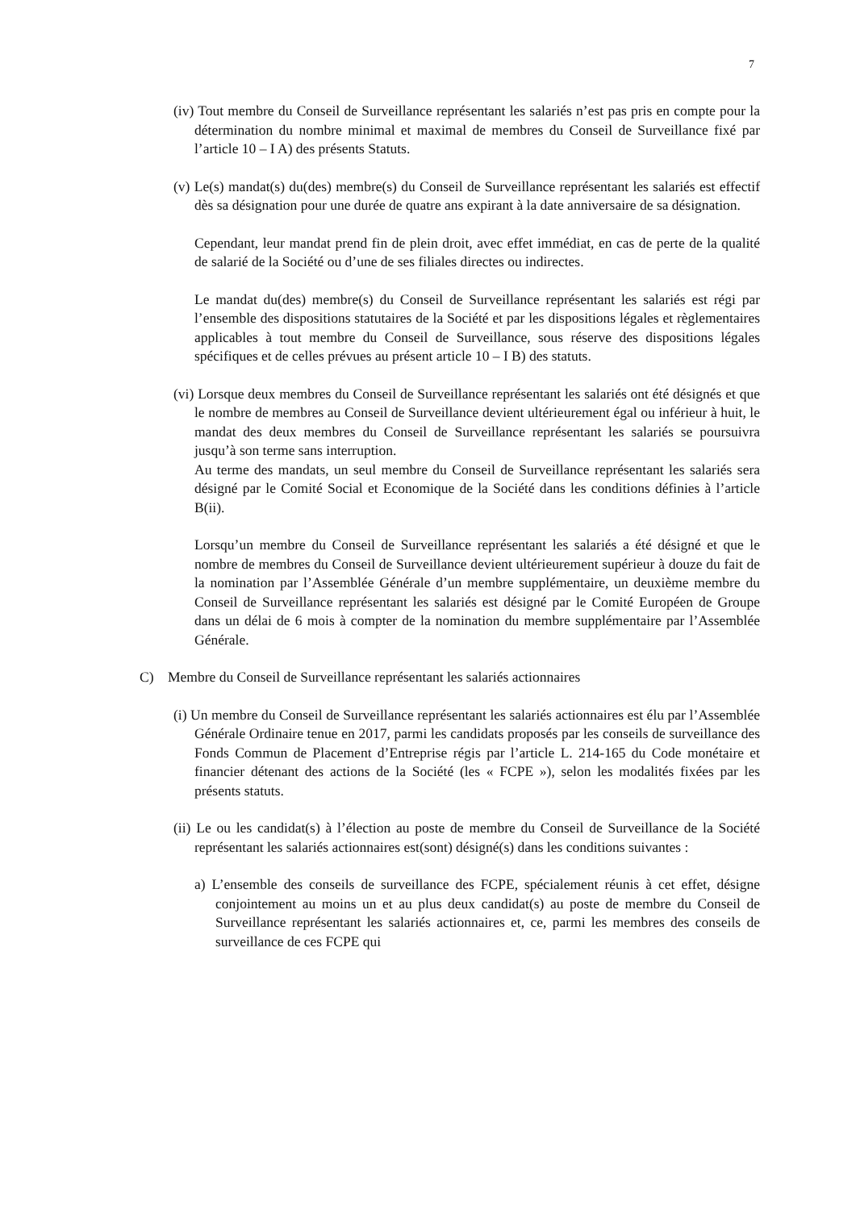7
(iv) Tout membre du Conseil de Surveillance représentant les salariés n’est pas pris en compte pour la détermination du nombre minimal et maximal de membres du Conseil de Surveillance fixé par l’article 10 – I A) des présents Statuts.
(v) Le(s) mandat(s) du(des) membre(s) du Conseil de Surveillance représentant les salariés est effectif dès sa désignation pour une durée de quatre ans expirant à la date anniversaire de sa désignation.
Cependant, leur mandat prend fin de plein droit, avec effet immédiat, en cas de perte de la qualité de salarié de la Société ou d’une de ses filiales directes ou indirectes.
Le mandat du(des) membre(s) du Conseil de Surveillance représentant les salariés est régi par l’ensemble des dispositions statutaires de la Société et par les dispositions légales et règlementaires applicables à tout membre du Conseil de Surveillance, sous réserve des dispositions légales spécifiques et de celles prévues au présent article 10 – I B) des statuts.
(vi) Lorsque deux membres du Conseil de Surveillance représentant les salariés ont été désignés et que le nombre de membres au Conseil de Surveillance devient ultérieurement égal ou inférieur à huit, le mandat des deux membres du Conseil de Surveillance représentant les salariés se poursuivra jusqu’à son terme sans interruption.
Au terme des mandats, un seul membre du Conseil de Surveillance représentant les salariés sera désigné par le Comité Social et Economique de la Société dans les conditions définies à l’article B(ii).
Lorsqu’un membre du Conseil de Surveillance représentant les salariés a été désigné et que le nombre de membres du Conseil de Surveillance devient ultérieurement supérieur à douze du fait de la nomination par l’Assemblée Générale d’un membre supplémentaire, un deuxième membre du Conseil de Surveillance représentant les salariés est désigné par le Comité Européen de Groupe dans un délai de 6 mois à compter de la nomination du membre supplémentaire par l’Assemblée Générale.
C) Membre du Conseil de Surveillance représentant les salariés actionnaires
(i) Un membre du Conseil de Surveillance représentant les salariés actionnaires est élu par l’Assemblée Générale Ordinaire tenue en 2017, parmi les candidats proposés par les conseils de surveillance des Fonds Commun de Placement d’Entreprise régis par l’article L. 214-165 du Code monétaire et financier détenant des actions de la Société (les « FCPE »), selon les modalités fixées par les présents statuts.
(ii) Le ou les candidat(s) à l’élection au poste de membre du Conseil de Surveillance de la Société représentant les salariés actionnaires est(sont) désigné(s) dans les conditions suivantes :
a) L’ensemble des conseils de surveillance des FCPE, spécialement réunis à cet effet, désigne conjointement au moins un et au plus deux candidat(s) au poste de membre du Conseil de Surveillance représentant les salariés actionnaires et, ce, parmi les membres des conseils de surveillance de ces FCPE qui